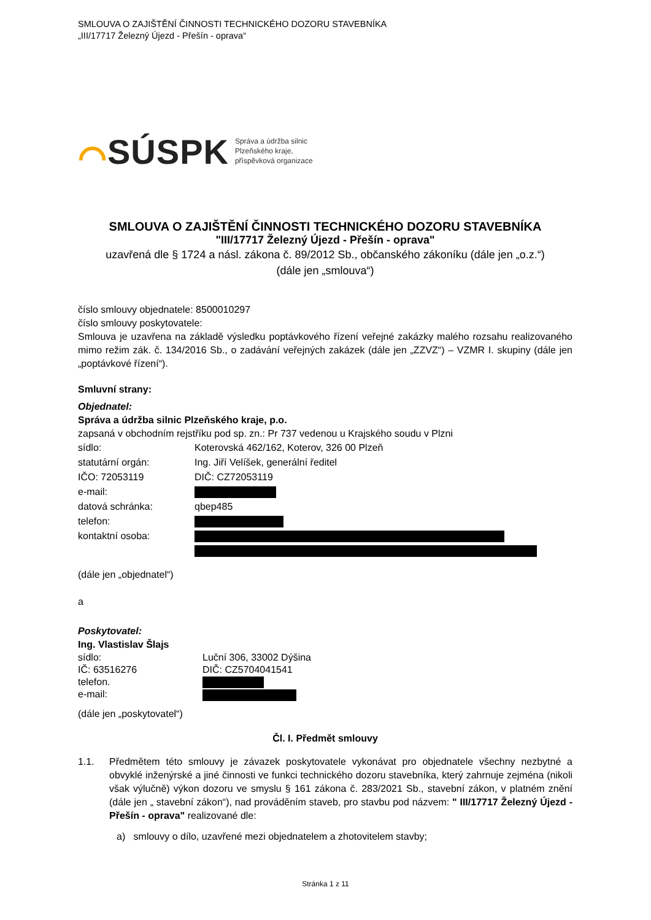SMLOUVA O ZAJIŠTĚNÍ ČINNOSTI TECHNICKÉHO DOZORU STAVEBNÍKA
„III/17717 Železný Újezd - Přešín - oprava“
⌒SÚSPK
Správa a údržba silnic
Plzeňského kraje,
příspěvková organizace
SMLOUVA O ZAJIŠTĚNÍ ČINNOSTI TECHNICKÉHO DOZORU STAVEBNÍKA
"III/17717 Železný Újezd - Přešín - oprava"
uzavřená dle § 1724 a násl. zákona č. 89/2012 Sb., občanského zákoníku (dále jen „o.z.“)
(dále jen „smlouva“)
číslo smlouvy objednatele: 8500010297
číslo smlouvy poskytovatele:
Smlouva je uzavřena na základě výsledku poptávkového řízení veřejné zakázky malého rozsahu realizovaného mimo režim zák. č. 134/2016 Sb., o zadávání veřejných zakázek (dále jen „ZZVZ“) – VZMR I. skupiny (dále jen „poptávkové řízení“).
Smluvní strany:
Objednatel:
Správa a údržba silnic Plzeňského kraje, p.o.
zapsaná v obchodním rejstříku pod sp. zn.: Pr 737 vedenou u Krajského soudu v Plzni
sídlo: Koterovská 462/162, Koterov, 326 00 Plzeň
statutární orgán: Ing. Jiří Velíšek, generální ředitel
IČO: 72053119 DIČ: CZ72053119
e-mail:
datová schránka: qbep485
telefon:
kontaktní osoba:
(dále jen „objednatel“)
a
Poskytovatel:
Ing. Vlastislav Šlajs
sídlo: Luční 306, 33002 Dýšina
IČ: 63516276 DIČ: CZ5704041541
telefon.
e-mail:
(dále jen „poskytovatel“)
Čl. I. Předmět smlouvy
1.1. Předmětem této smlouvy je závazek poskytovatele vykonávat pro objednatele všechny nezbytné a obvyklé inženýrské a jiné činnosti ve funkci technického dozoru stavebníka, který zahrnuje zejména (nikoli však výlučně) výkon dozoru ve smyslu § 161 zákona č. 283/2021 Sb., stavební zákon, v platném znění (dále jen „ stavební zákon“), nad prováděním staveb, pro stavbu pod názvem: " III/17717 Železný Újezd - Přešín - oprava" realizované dle:
a) smlouvy o dílo, uzavřené mezi objednatelem a zhotovitelem stavby;
Stránka 1 z 11